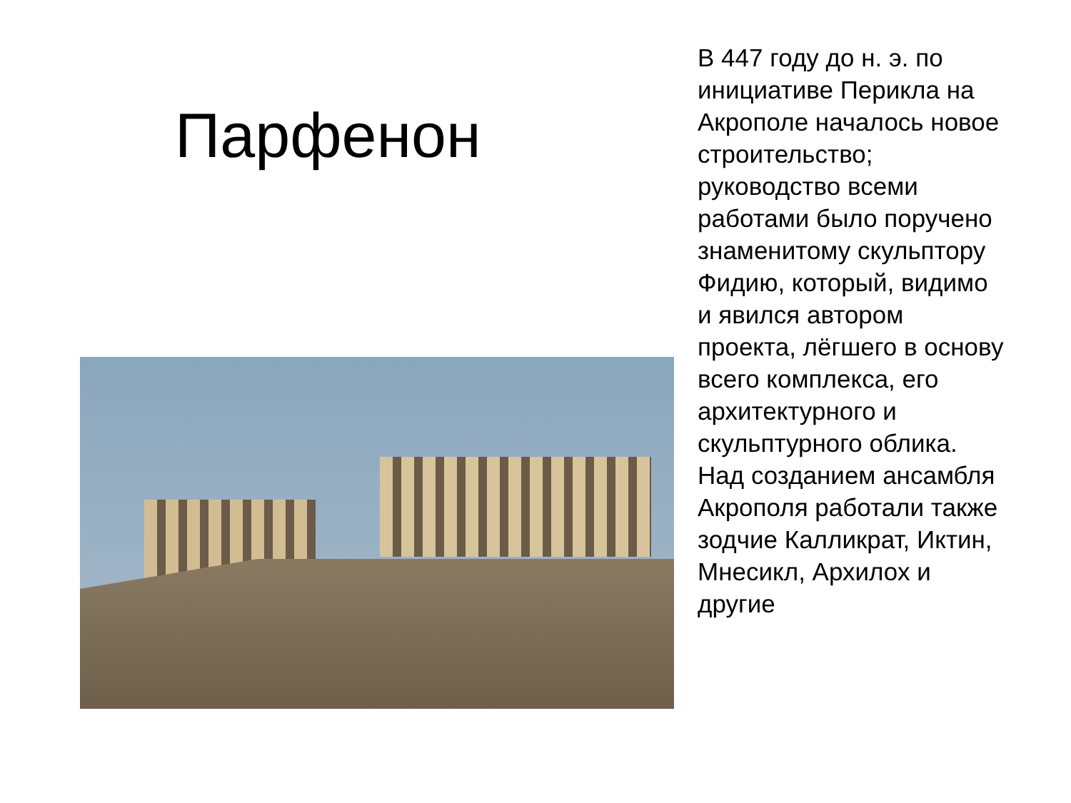Парфенон
В 447 году до н. э. по инициативе Перикла на Акрополе началось новое строительство; руководство всеми работами было поручено знаменитому скульптору Фидию, который, видимо и явился автором проекта, лёгшего в основу всего комплекса, его архитектурного и скульптурного облика. Над созданием ансамбля Акрополя работали также зодчие Калликрат, Иктин, Мнесикл, Архилох и другие